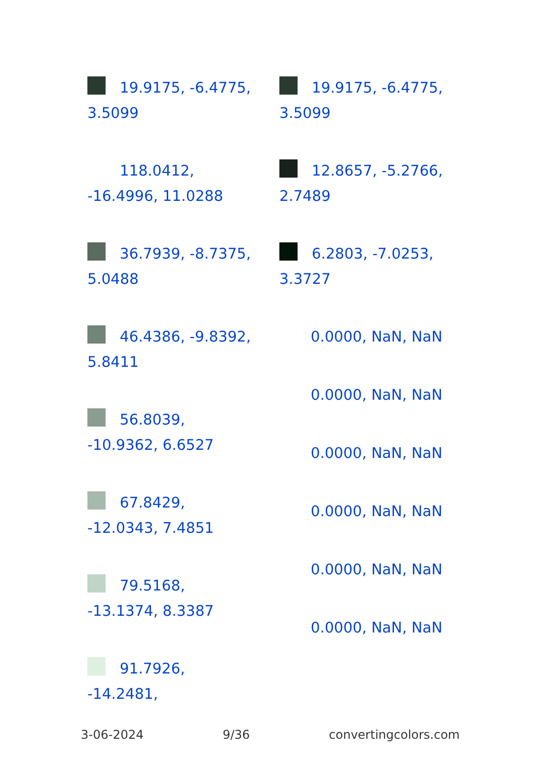19.9175, -6.4775, 3.5099
118.0412, -16.4996, 11.0288
36.7939, -8.7375, 5.0488
46.4386, -9.8392, 5.8411
56.8039, -10.9362, 6.6527
67.8429, -12.0343, 7.4851
79.5168, -13.1374, 8.3387
91.7926, -14.2481,
19.9175, -6.4775, 3.5099
12.8657, -5.2766, 2.7489
6.2803, -7.0253, 3.3727
0.0000, NaN, NaN
0.0000, NaN, NaN
0.0000, NaN, NaN
0.0000, NaN, NaN
0.0000, NaN, NaN
0.0000, NaN, NaN
3-06-2024 9/36 convertingcolors.com